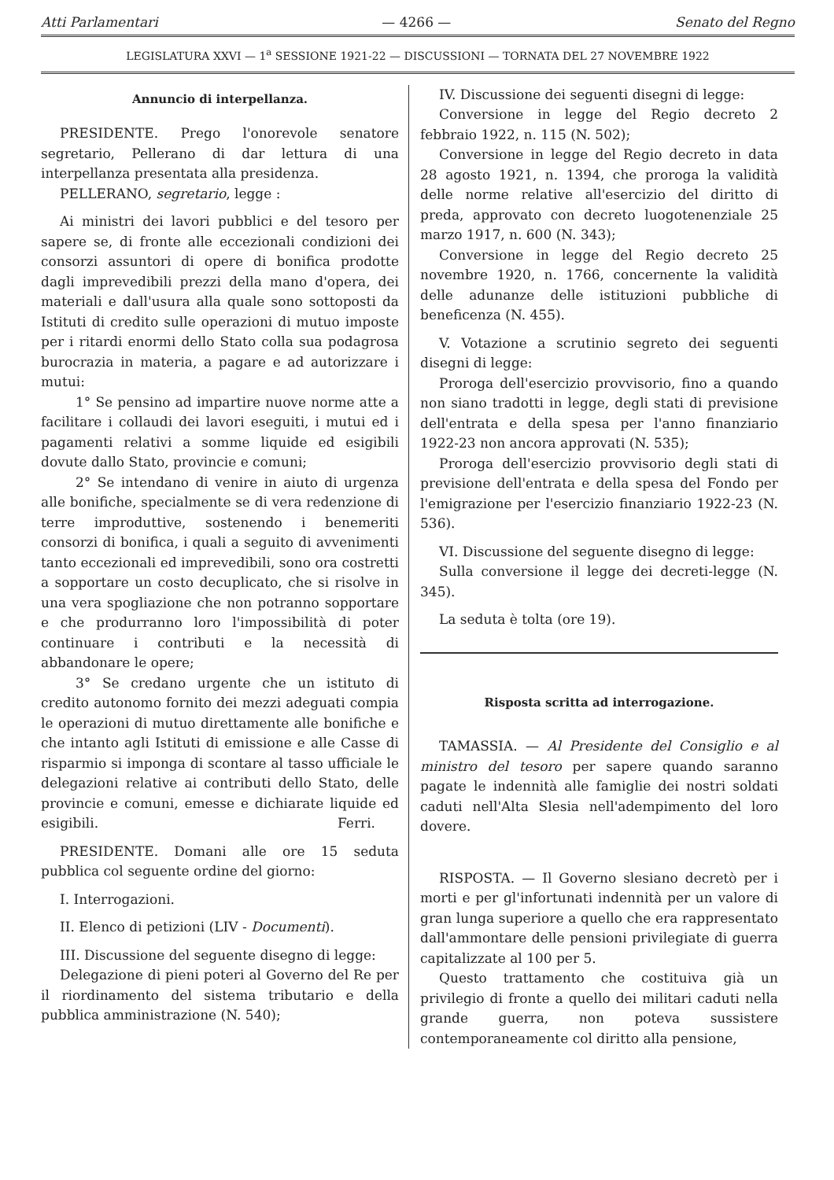Atti Parlamentari — 4266 — Senato del Regno
LEGISLATURA XXVI — 1<sup>a</sup> SESSIONE 1921-22 — DISCUSSIONI — TORNATA DEL 27 NOVEMBRE 1922
Annuncio di interpellanza.
PRESIDENTE. Prego l'onorevole senatore segretario, Pellerano di dar lettura di una interpellanza presentata alla presidenza.
PELLERANO, segretario, legge :
Ai ministri dei lavori pubblici e del tesoro per sapere se, di fronte alle eccezionali condizioni dei consorzi assuntori di opere di bonifica prodotte dagli imprevedibili prezzi della mano d'opera, dei materiali e dall'usura alla quale sono sottoposti da Istituti di credito sulle operazioni di mutuo imposte per i ritardi enormi dello Stato colla sua podagrosa burocrazia in materia, a pagare e ad autorizzare i mutui:
1° Se pensino ad impartire nuove norme atte a facilitare i collaudi dei lavori eseguiti, i mutui ed i pagamenti relativi a somme liquide ed esigibili dovute dallo Stato, provincie e comuni;
2° Se intendano di venire in aiuto di urgenza alle bonifiche, specialmente se di vera redenzione di terre improduttive, sostenendo i benemeriti consorzi di bonifica, i quali a seguito di avvenimenti tanto eccezionali ed imprevedibili, sono ora costretti a sopportare un costo decuplicato, che si risolve in una vera spogliazione che non potranno sopportare e che produrranno loro l'impossibilità di poter continuare i contributi e la necessità di abbandonare le opere;
3° Se credano urgente che un istituto di credito autonomo fornito dei mezzi adeguati compia le operazioni di mutuo direttamente alle bonifiche e che intanto agli Istituti di emissione e alle Casse di risparmio si imponga di scontare al tasso ufficiale le delegazioni relative ai contributi dello Stato, delle provincie e comuni, emesse e dichiarate liquide ed esigibili. Ferri.
PRESIDENTE. Domani alle ore 15 seduta pubblica col seguente ordine del giorno:
I. Interrogazioni.
II. Elenco di petizioni (LIV - Documenti).
III. Discussione del seguente disegno di legge:
Delegazione di pieni poteri al Governo del Re per il riordinamento del sistema tributario e della pubblica amministrazione (N. 540);
IV. Discussione dei seguenti disegni di legge:
Conversione in legge del Regio decreto 2 febbraio 1922, n. 115 (N. 502);
Conversione in legge del Regio decreto in data 28 agosto 1921, n. 1394, che proroga la validità delle norme relative all'esercizio del diritto di preda, approvato con decreto luogotenenziale 25 marzo 1917, n. 600 (N. 343);
Conversione in legge del Regio decreto 25 novembre 1920, n. 1766, concernente la validità delle adunanze delle istituzioni pubbliche di beneficenza (N. 455).
V. Votazione a scrutinio segreto dei seguenti disegni di legge:
Proroga dell'esercizio provvisorio, fino a quando non siano tradotti in legge, degli stati di previsione dell'entrata e della spesa per l'anno finanziario 1922-23 non ancora approvati (N. 535);
Proroga dell'esercizio provvisorio degli stati di previsione dell'entrata e della spesa del Fondo per l'emigrazione per l'esercizio finanziario 1922-23 (N. 536).
VI. Discussione del seguente disegno di legge:
Sulla conversione il legge dei decreti-legge (N. 345).
La seduta è tolta (ore 19).
Risposta scritta ad interrogazione.
TAMASSIA. — Al Presidente del Consiglio e al ministro del tesoro per sapere quando saranno pagate le indennità alle famiglie dei nostri soldati caduti nell'Alta Slesia nell'adempimento del loro dovere.
RISPOSTA. — Il Governo slesiano decretò per i morti e per gl'infortunati indennità per un valore di gran lunga superiore a quello che era rappresentato dall'ammontare delle pensioni privilegiate di guerra capitalizzate al 100 per 5.
Questo trattamento che costituiva già un privilegio di fronte a quello dei militari caduti nella grande guerra, non poteva sussistere contemporaneamente col diritto alla pensione,